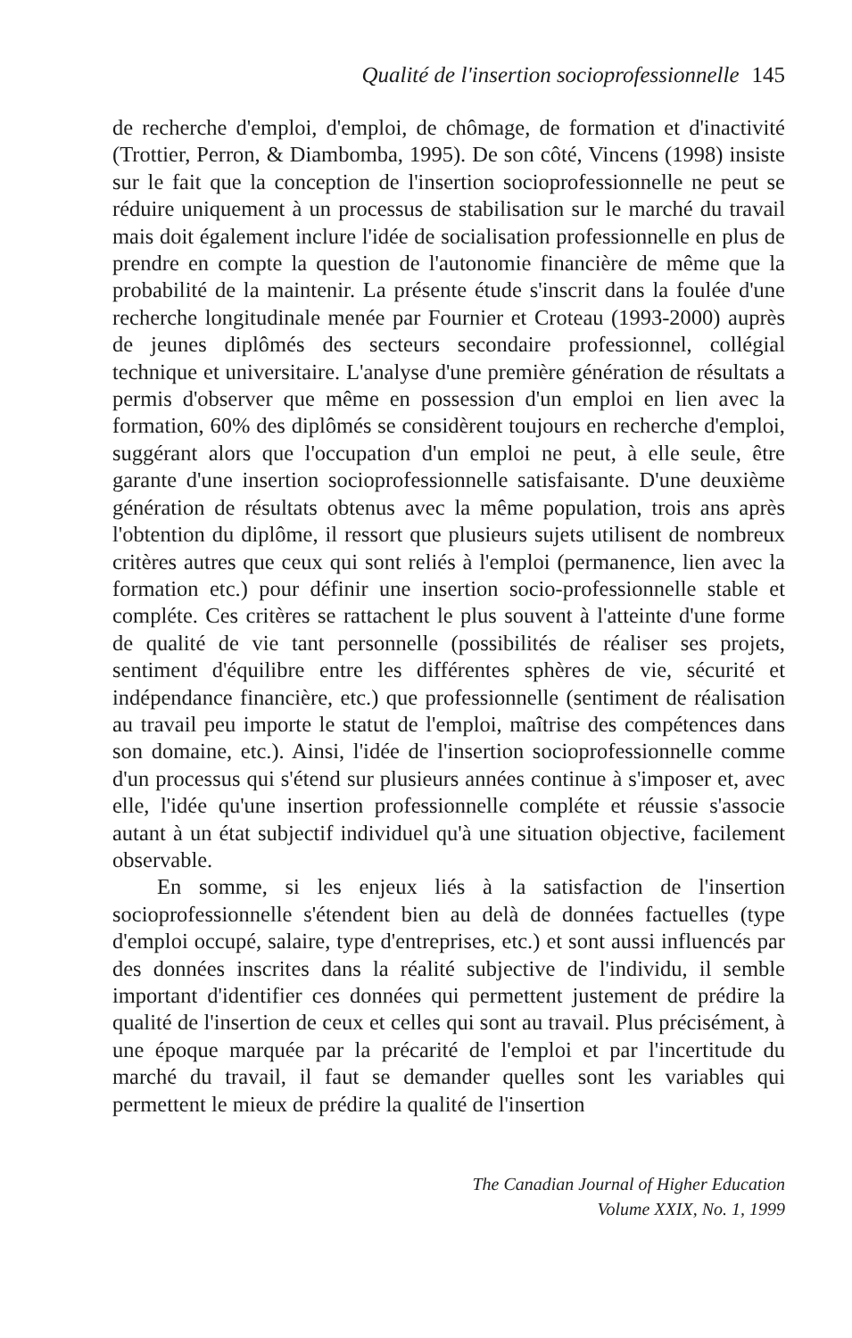Qualité de l'insertion socioprofessionnelle 145
de recherche d'emploi, d'emploi, de chômage, de formation et d'inactivité (Trottier, Perron, & Diambomba, 1995). De son côté, Vincens (1998) insiste sur le fait que la conception de l'insertion socioprofessionnelle ne peut se réduire uniquement à un processus de stabilisation sur le marché du travail mais doit également inclure l'idée de socialisation professionnelle en plus de prendre en compte la question de l'autonomie financière de même que la probabilité de la maintenir. La présente étude s'inscrit dans la foulée d'une recherche longitudinale menée par Fournier et Croteau (1993-2000) auprès de jeunes diplômés des secteurs secondaire professionnel, collégial technique et universitaire. L'analyse d'une première génération de résultats a permis d'observer que même en possession d'un emploi en lien avec la formation, 60% des diplômés se considèrent toujours en recherche d'emploi, suggérant alors que l'occupation d'un emploi ne peut, à elle seule, être garante d'une insertion socioprofessionnelle satisfaisante. D'une deuxième génération de résultats obtenus avec la même population, trois ans après l'obtention du diplôme, il ressort que plusieurs sujets utilisent de nombreux critères autres que ceux qui sont reliés à l'emploi (permanence, lien avec la formation etc.) pour définir une insertion socio-professionnelle stable et compléte. Ces critères se rattachent le plus souvent à l'atteinte d'une forme de qualité de vie tant personnelle (possibilités de réaliser ses projets, sentiment d'équilibre entre les différentes sphères de vie, sécurité et indépendance financière, etc.) que professionnelle (sentiment de réalisation au travail peu importe le statut de l'emploi, maîtrise des compétences dans son domaine, etc.). Ainsi, l'idée de l'insertion socioprofessionnelle comme d'un processus qui s'étend sur plusieurs années continue à s'imposer et, avec elle, l'idée qu'une insertion professionnelle compléte et réussie s'associe autant à un état subjectif individuel qu'à une situation objective, facilement observable.
En somme, si les enjeux liés à la satisfaction de l'insertion socioprofessionnelle s'étendent bien au delà de données factuelles (type d'emploi occupé, salaire, type d'entreprises, etc.) et sont aussi influencés par des données inscrites dans la réalité subjective de l'individu, il semble important d'identifier ces données qui permettent justement de prédire la qualité de l'insertion de ceux et celles qui sont au travail. Plus précisément, à une époque marquée par la précarité de l'emploi et par l'incertitude du marché du travail, il faut se demander quelles sont les variables qui permettent le mieux de prédire la qualité de l'insertion
The Canadian Journal of Higher Education
Volume XXIX, No. 1, 1999